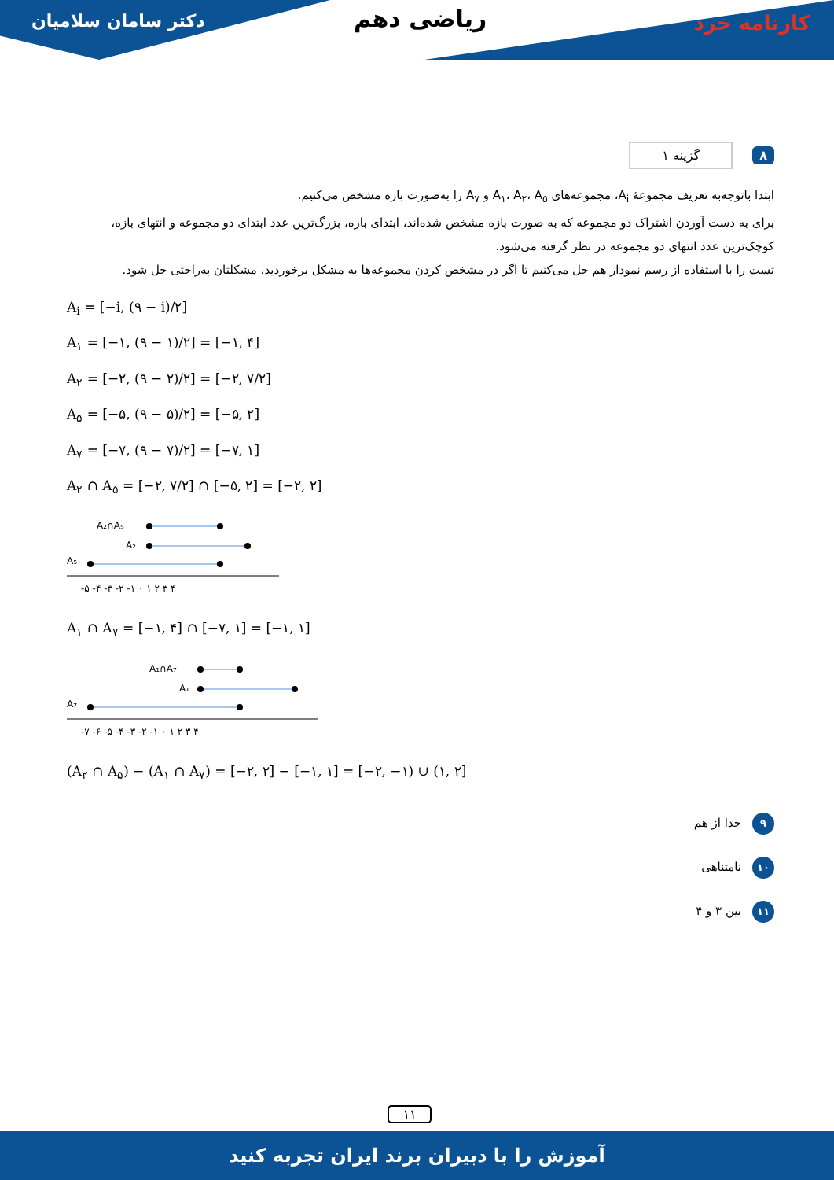دکتر سامان سلامیان ریاضی دهم کارنامه خرد
۸ گزینه ۱
ابتدا باتوجه‌به تعریف مجموعهٔ A<sub>i</sub>، مجموعه‌های A<sub>۱</sub>، A<sub>۲</sub>، A<sub>۵</sub> و A<sub>۷</sub> را به‌صورت بازه مشخص می‌کنیم.
برای به دست آوردن اشتراک دو مجموعه که به صورت بازه مشخص شده‌اند، ابتدای بازه، بزرگ‌ترین عدد ابتدای دو مجموعه و انتهای بازه، کوچک‌ترین عدد انتهای دو مجموعه در نظر گرفته می‌شود.
تست را با استفاده از رسم نمودار هم حل می‌کنیم تا اگر در مشخص کردن مجموعه‌ها به مشکل برخوردید، مشکلتان به‌راحتی حل شود.
A<sub>i</sub> = [−i, (۹ − i)/۲]
A<sub>۱</sub> = [−۱, (۹ − ۱)/۲] = [−۱, ۴]
A<sub>۲</sub> = [−۲, (۹ − ۲)/۲] = [−۲, ۷/۲]
A<sub>۵</sub> = [−۵, (۹ − ۵)/۲] = [−۵, ۲]
A<sub>۷</sub> = [−۷, (۹ − ۷)/۲] = [−۷, ۱]
A<sub>۲</sub> ∩ A<sub>۵</sub> = [−۲, ۷/۲] ∩ [−۵, ۲] = [−۲, ۲]
A₂∩A₅
A₂
A₅
-۵ -۴ -۳ -۲ -۱ ۰ ۱ ۲ ۳ ۴
A<sub>۱</sub> ∩ A<sub>۷</sub> = [−۱, ۴] ∩ [−۷, ۱] = [−۱, ۱]
A₁∩A₇
A₁
A₇
-۷ -۶ -۵ -۴ -۳ -۲ -۱ ۰ ۱ ۲ ۳ ۴
(A<sub>۲</sub> ∩ A<sub>۵</sub>) − (A<sub>۱</sub> ∩ A<sub>۷</sub>) = [−۲, ۲] − [−۱, ۱] = [−۲, −۱) ∪ (۱, ۲]
۹ جدا از هم
۱۰ نامتناهی
۱۱ بین ۳ و ۴
۱۱
آموزش را با دبیران برند ایران تجربه کنید